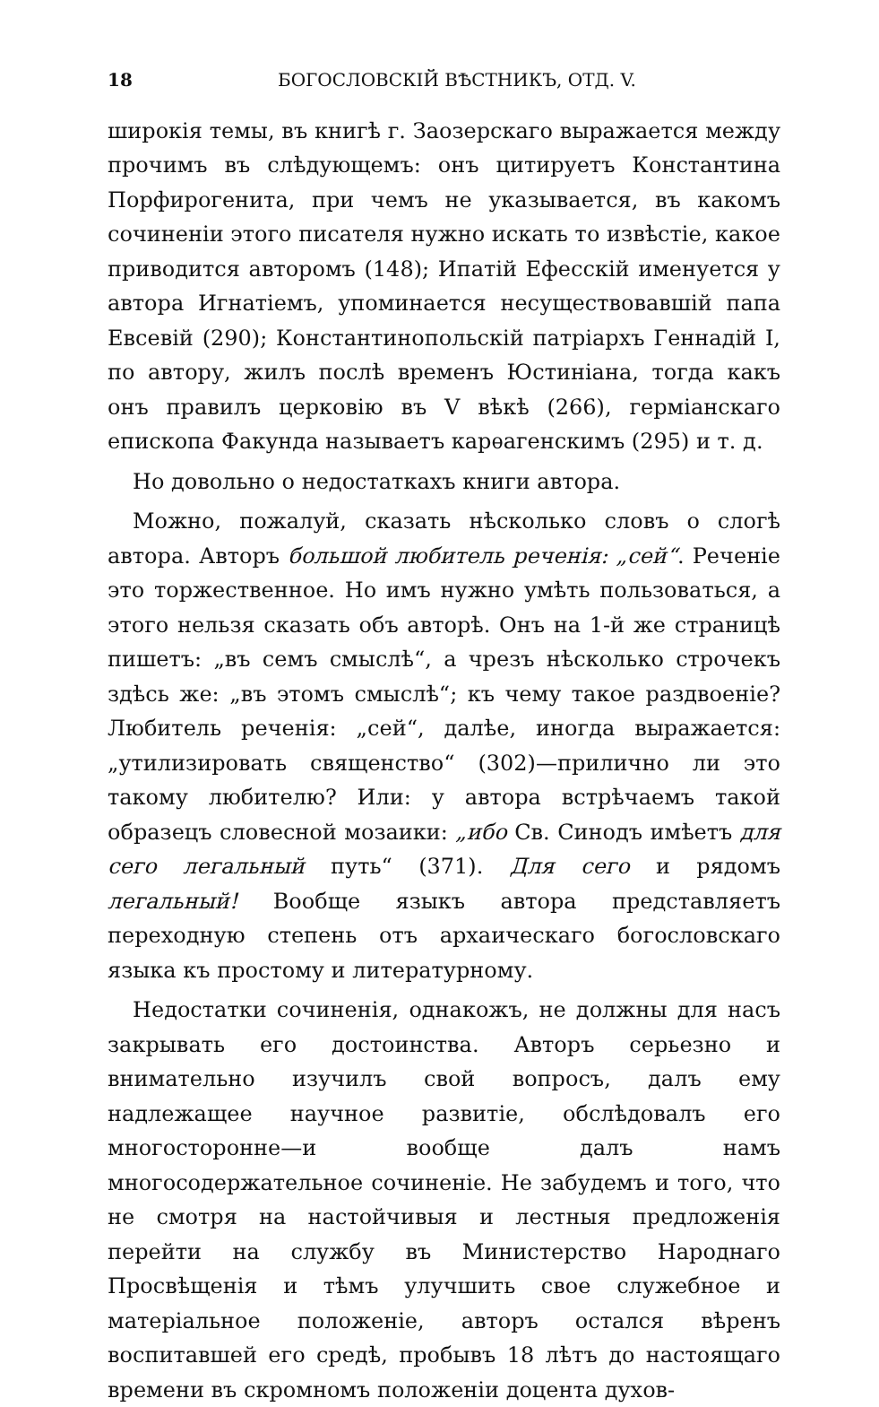18 БОГОСЛОВСКІЙ ВѢСТНИКЪ, ОТД. V.
широкія темы, въ книгѣ г. Заозерскаго выражается между прочимъ въ слѣдующемъ: онъ цитируетъ Константина Порфирогенита, при чемъ не указывается, въ какомъ сочиненіи этого писателя нужно искать то извѣстіе, какое приводится авторомъ (148); Ипатій Ефесскій именуется у автора Игнатіемъ, упоминается несуществовавшій папа Евсевій (290); Константинопольскій патріархъ Геннадій I, по автору, жилъ послѣ временъ Юстиніана, тогда какъ онъ правилъ церковію въ V вѣкѣ (266), герміанскаго епископа Факунда называетъ карѳагенскимъ (295) и т. д.
Но довольно о недостаткахъ книги автора.
Можно, пожалуй, сказать нѣсколько словъ о слогѣ автора. Авторъ большой любитель реченія: „сей“. Реченіе это торжественное. Но имъ нужно умѣть пользоваться, а этого нельзя сказать объ авторѣ. Онъ на 1-й же страницѣ пишетъ: „въ семъ смыслѣ“, а чрезъ нѣсколько строчекъ здѣсь же: „въ этомъ смыслѣ“; къ чему такое раздвоеніе? Любитель реченія: „сей“, далѣе, иногда выражается: „утилизировать священство“ (302)—прилично ли это такому любителю? Или: у автора встрѣчаемъ такой образецъ словесной мозаики: „ибо Св. Синодъ имѣетъ для сего легальный путь“ (371). Для сего и рядомъ легальный! Вообще языкъ автора представляетъ переходную степень отъ архаическаго богословскаго языка къ простому и литературному.
Недостатки сочиненія, однакожъ, не должны для насъ закрывать его достоинства. Авторъ серьезно и внимательно изучилъ свой вопросъ, далъ ему надлежащее научное развитіе, обслѣдовалъ его многосторонне—и вообще далъ намъ многосодержательное сочиненіе. Не забудемъ и того, что не смотря на настойчивыя и лестныя предложенія перейти на службу въ Министерство Народнаго Просвѣщенія и тѣмъ улучшить свое служебное и матеріальное положеніе, авторъ остался вѣренъ воспитавшей его средѣ, пробывъ 18 лѣтъ до настоящаго времени въ скромномъ положеніи доцента духов-